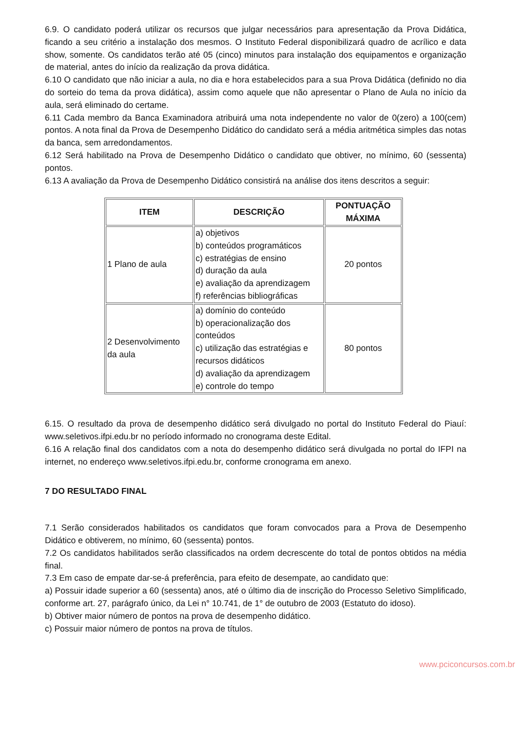6.9. O candidato poderá utilizar os recursos que julgar necessários para apresentação da Prova Didática, ficando a seu critério a instalação dos mesmos. O Instituto Federal disponibilizará quadro de acrílico e data show, somente. Os candidatos terão até 05 (cinco) minutos para instalação dos equipamentos e organização de material, antes do início da realização da prova didática.
6.10 O candidato que não iniciar a aula, no dia e hora estabelecidos para a sua Prova Didática (definido no dia do sorteio do tema da prova didática), assim como aquele que não apresentar o Plano de Aula no início da aula, será eliminado do certame.
6.11 Cada membro da Banca Examinadora atribuirá uma nota independente no valor de 0(zero) a 100(cem) pontos. A nota final da Prova de Desempenho Didático do candidato será a média aritmética simples das notas da banca, sem arredondamentos.
6.12 Será habilitado na Prova de Desempenho Didático o candidato que obtiver, no mínimo, 60 (sessenta) pontos.
6.13 A avaliação da Prova de Desempenho Didático consistirá na análise dos itens descritos a seguir:
| ITEM | DESCRIÇÃO | PONTUAÇÃO MÁXIMA |
| --- | --- | --- |
| 1 Plano de aula | a) objetivos b) conteúdos programáticos c) estratégias de ensino d) duração da aula e) avaliação da aprendizagem f) referências bibliográficas | 20 pontos |
| 2 Desenvolvimento da aula | a) domínio do conteúdo b) operacionalização dos conteúdos c) utilização das estratégias e recursos didáticos d) avaliação da aprendizagem e) controle do tempo | 80 pontos |
6.15. O resultado da prova de desempenho didático será divulgado no portal do Instituto Federal do Piauí: www.seletivos.ifpi.edu.br no período informado no cronograma deste Edital.
6.16 A relação final dos candidatos com a nota do desempenho didático será divulgada no portal do IFPI na internet, no endereço www.seletivos.ifpi.edu.br, conforme cronograma em anexo.
7 DO RESULTADO FINAL
7.1 Serão considerados habilitados os candidatos que foram convocados para a Prova de Desempenho Didático e obtiverem, no mínimo, 60 (sessenta) pontos.
7.2 Os candidatos habilitados serão classificados na ordem decrescente do total de pontos obtidos na média final.
7.3 Em caso de empate dar-se-á preferência, para efeito de desempate, ao candidato que:
a) Possuir idade superior a 60 (sessenta) anos, até o último dia de inscrição do Processo Seletivo Simplificado, conforme art. 27, parágrafo único, da Lei n° 10.741, de 1° de outubro de 2003 (Estatuto do idoso).
b) Obtiver maior número de pontos na prova de desempenho didático.
c) Possuir maior número de pontos na prova de títulos.
www.pciconcursos.com.br